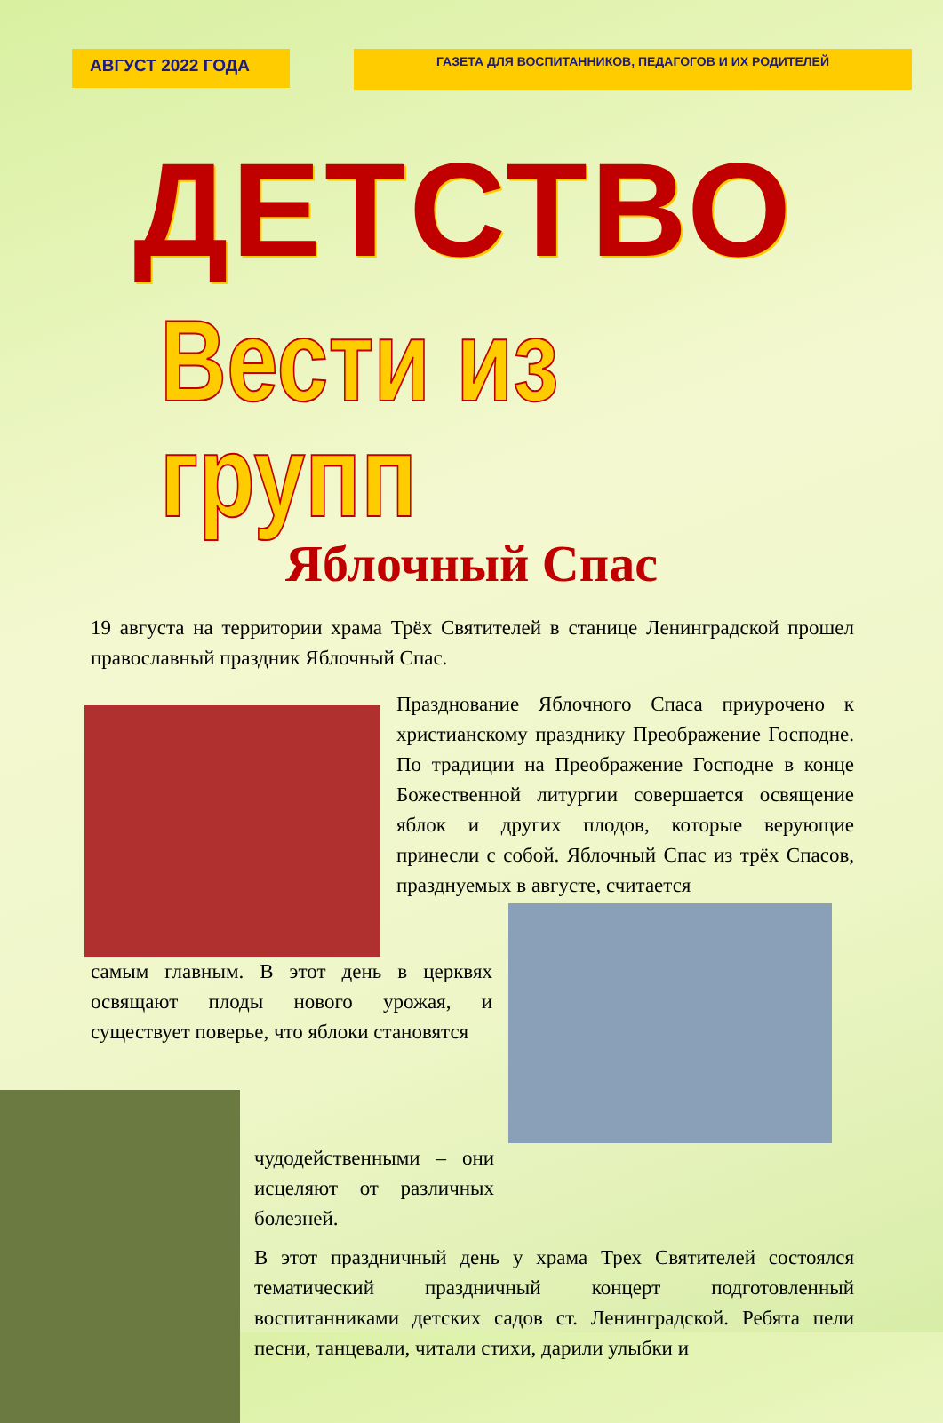АВГУСТ 2022 ГОДА
ГАЗЕТА ДЛЯ ВОСПИТАННИКОВ, ПЕДАГОГОВ И ИХ РОДИТЕЛЕЙ
ДЕТСТВО
Вести из групп
Яблочный Спас
19 августа на территории храма Трёх Святителей в станице Ленинградской прошел православный праздник Яблочный Спас.
Празднование Яблочного Спаса приурочено к христианскому празднику Преображение Господне. По традиции на Преображение Господне в конце Божественной литургии совершается освящение яблок и других плодов, которые верующие принесли с собой. Яблочный Спас из трёх Спасов, празднуемых в августе, считается
самым главным. В этот день в церквях освящают плоды нового урожая, и существует поверье, что яблоки становятся
чудодейственными – они исцеляют от различных болезней.
В этот праздничный день у храма Трех Святителей состоялся тематический праздничный концерт подготовленный воспитанниками детских садов ст. Ленинградской. Ребята пели песни, танцевали, читали стихи, дарили улыбки и